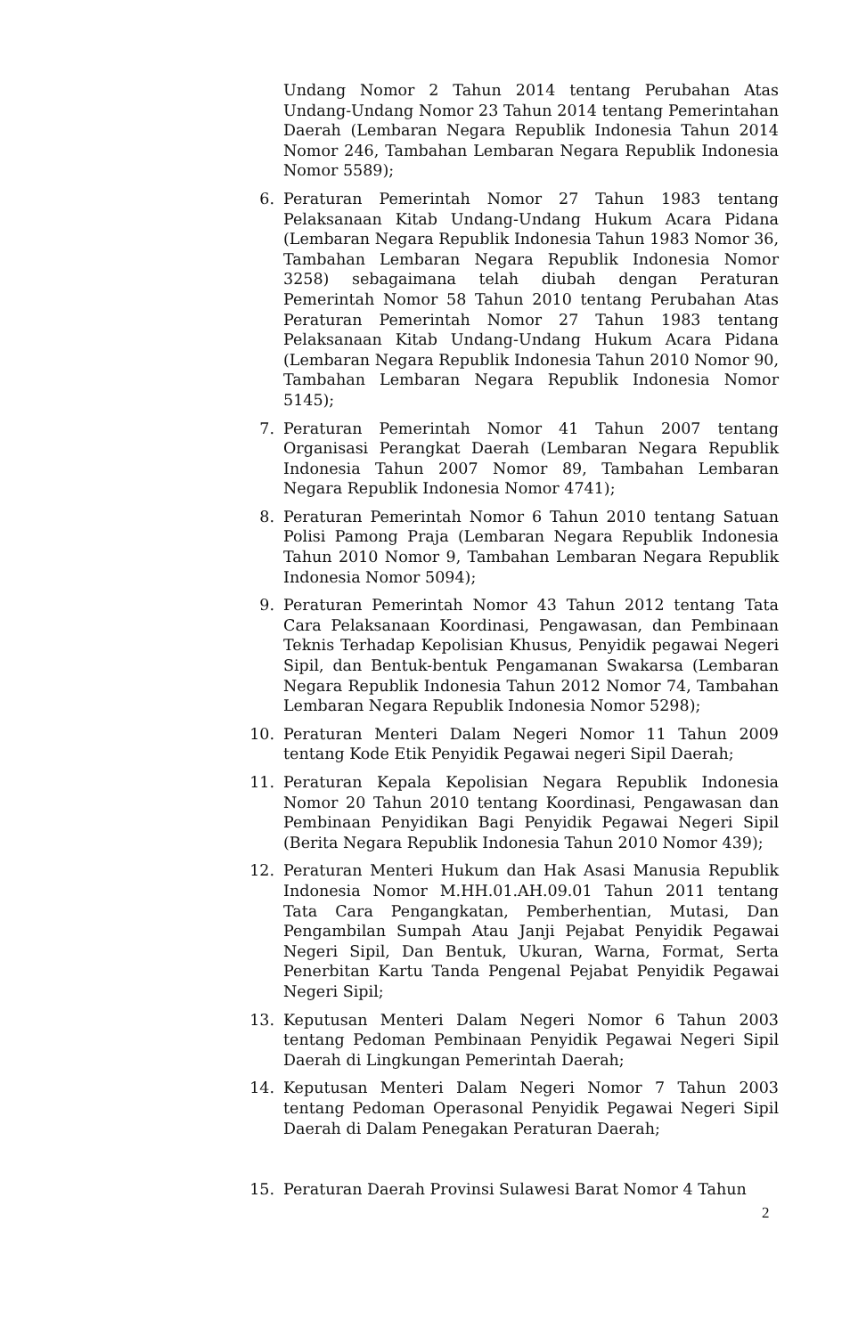Undang Nomor 2 Tahun 2014 tentang Perubahan Atas Undang-Undang Nomor 23 Tahun 2014 tentang Pemerintahan Daerah (Lembaran Negara Republik Indonesia Tahun 2014 Nomor 246, Tambahan Lembaran Negara Republik Indonesia Nomor 5589);
6. Peraturan Pemerintah Nomor 27 Tahun 1983 tentang Pelaksanaan Kitab Undang-Undang Hukum Acara Pidana (Lembaran Negara Republik Indonesia Tahun 1983 Nomor 36, Tambahan Lembaran Negara Republik Indonesia Nomor 3258) sebagaimana telah diubah dengan Peraturan Pemerintah Nomor 58 Tahun 2010 tentang Perubahan Atas Peraturan Pemerintah Nomor 27 Tahun 1983 tentang Pelaksanaan Kitab Undang-Undang Hukum Acara Pidana (Lembaran Negara Republik Indonesia Tahun 2010 Nomor 90, Tambahan Lembaran Negara Republik Indonesia Nomor 5145);
7. Peraturan Pemerintah Nomor 41 Tahun 2007 tentang Organisasi Perangkat Daerah (Lembaran Negara Republik Indonesia Tahun 2007 Nomor 89, Tambahan Lembaran Negara Republik Indonesia Nomor 4741);
8. Peraturan Pemerintah Nomor 6 Tahun 2010 tentang Satuan Polisi Pamong Praja (Lembaran Negara Republik Indonesia Tahun 2010 Nomor 9, Tambahan Lembaran Negara Republik Indonesia Nomor 5094);
9. Peraturan Pemerintah Nomor 43 Tahun 2012 tentang Tata Cara Pelaksanaan Koordinasi, Pengawasan, dan Pembinaan Teknis Terhadap Kepolisian Khusus, Penyidik pegawai Negeri Sipil, dan Bentuk-bentuk Pengamanan Swakarsa (Lembaran Negara Republik Indonesia Tahun 2012 Nomor 74, Tambahan Lembaran Negara Republik Indonesia Nomor 5298);
10. Peraturan Menteri Dalam Negeri Nomor 11 Tahun 2009 tentang Kode Etik Penyidik Pegawai negeri Sipil Daerah;
11. Peraturan Kepala Kepolisian Negara Republik Indonesia Nomor 20 Tahun 2010 tentang Koordinasi, Pengawasan dan Pembinaan Penyidikan Bagi Penyidik Pegawai Negeri Sipil (Berita Negara Republik Indonesia Tahun 2010 Nomor 439);
12. Peraturan Menteri Hukum dan Hak Asasi Manusia Republik Indonesia Nomor M.HH.01.AH.09.01 Tahun 2011 tentang Tata Cara Pengangkatan, Pemberhentian, Mutasi, Dan Pengambilan Sumpah Atau Janji Pejabat Penyidik Pegawai Negeri Sipil, Dan Bentuk, Ukuran, Warna, Format, Serta Penerbitan Kartu Tanda Pengenal Pejabat Penyidik Pegawai Negeri Sipil;
13. Keputusan Menteri Dalam Negeri Nomor 6 Tahun 2003 tentang Pedoman Pembinaan Penyidik Pegawai Negeri Sipil Daerah di Lingkungan Pemerintah Daerah;
14. Keputusan Menteri Dalam Negeri Nomor 7 Tahun 2003 tentang Pedoman Operasonal Penyidik Pegawai Negeri Sipil Daerah di Dalam Penegakan Peraturan Daerah;
15. Peraturan Daerah Provinsi Sulawesi Barat Nomor 4 Tahun
2